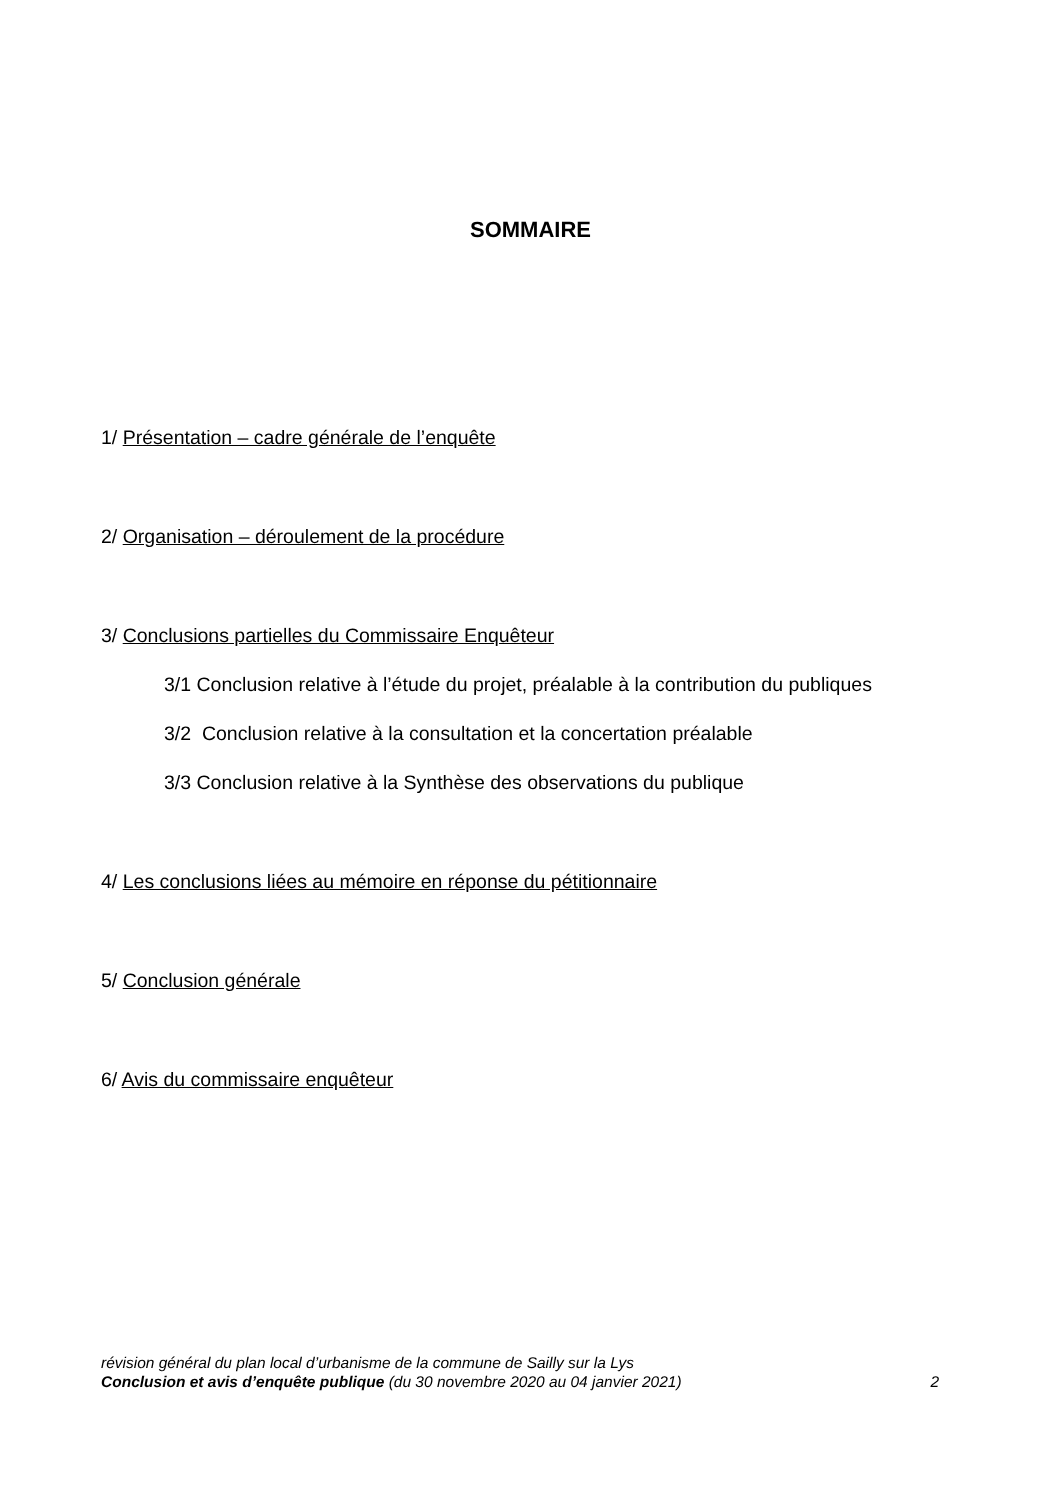SOMMAIRE
1/ Présentation – cadre générale de l’enquête
2/ Organisation – déroulement de la procédure
3/ Conclusions partielles du Commissaire Enquêteur
3/1 Conclusion relative à l’étude du projet, préalable à la contribution du publiques
3/2 Conclusion relative à la consultation et la concertation préalable
3/3 Conclusion relative à la Synthèse des observations du publique
4/ Les conclusions liées au mémoire en réponse du pétitionnaire
5/ Conclusion générale
6/ Avis du commissaire enquêteur
révision général du plan local d’urbanisme de la commune de Sailly sur la Lys
Conclusion et avis d’enquête publique (du 30 novembre 2020 au 04 janvier 2021) 2